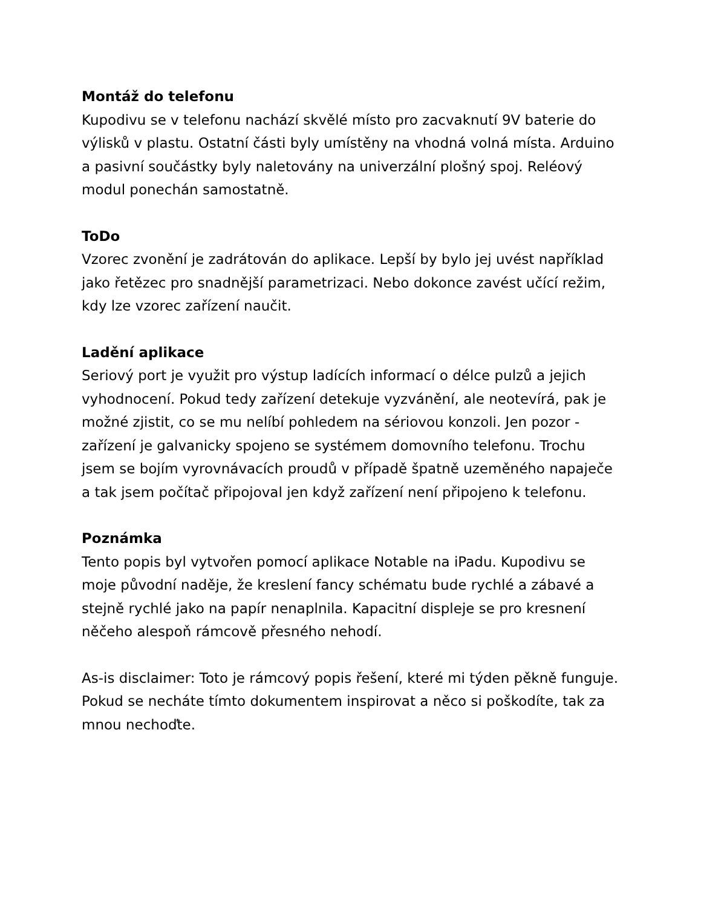Montáž do telefonu
Kupodivu se v telefonu nachází skvělé místo pro zacvaknutí 9V baterie do výlisků v plastu. Ostatní části byly umístěny na vhodná volná místa. Arduino a pasivní součástky byly naletovány na univerzální plošný spoj. Reléový modul ponechán samostatně.
ToDo
Vzorec zvonění je zadrátován do aplikace. Lepší by bylo jej uvést například jako řetězec pro snadnější parametrizaci. Nebo dokonce zavést učící režim, kdy lze vzorec zařízení naučit.
Ladění aplikace
Seriový port je využit pro výstup ladících informací o délce pulzů a jejich vyhodnocení. Pokud tedy zařízení detekuje vyzvánění, ale neotevírá, pak je možné zjistit, co se mu nelíbí pohledem na sériovou konzoli. Jen pozor - zařízení je galvanicky spojeno se systémem domovního telefonu. Trochu jsem se bojím vyrovnávacích proudů v případě špatně uzeměného napaječe a tak jsem počítač připojoval jen když zařízení není připojeno k telefonu.
Poznámka
Tento popis byl vytvořen pomocí aplikace Notable na iPadu. Kupodivu se moje původní naděje, že kreslení fancy schématu bude rychlé a zábavé a stejně rychlé jako na papír nenaplnila. Kapacitní displeje se pro kresnení něčeho alespoň rámcově přesného nehodí.
As-is disclaimer: Toto je rámcový popis řešení, které mi týden pěkně funguje. Pokud se necháte tímto dokumentem inspirovat a něco si poškodíte, tak za mnou nechoďte.